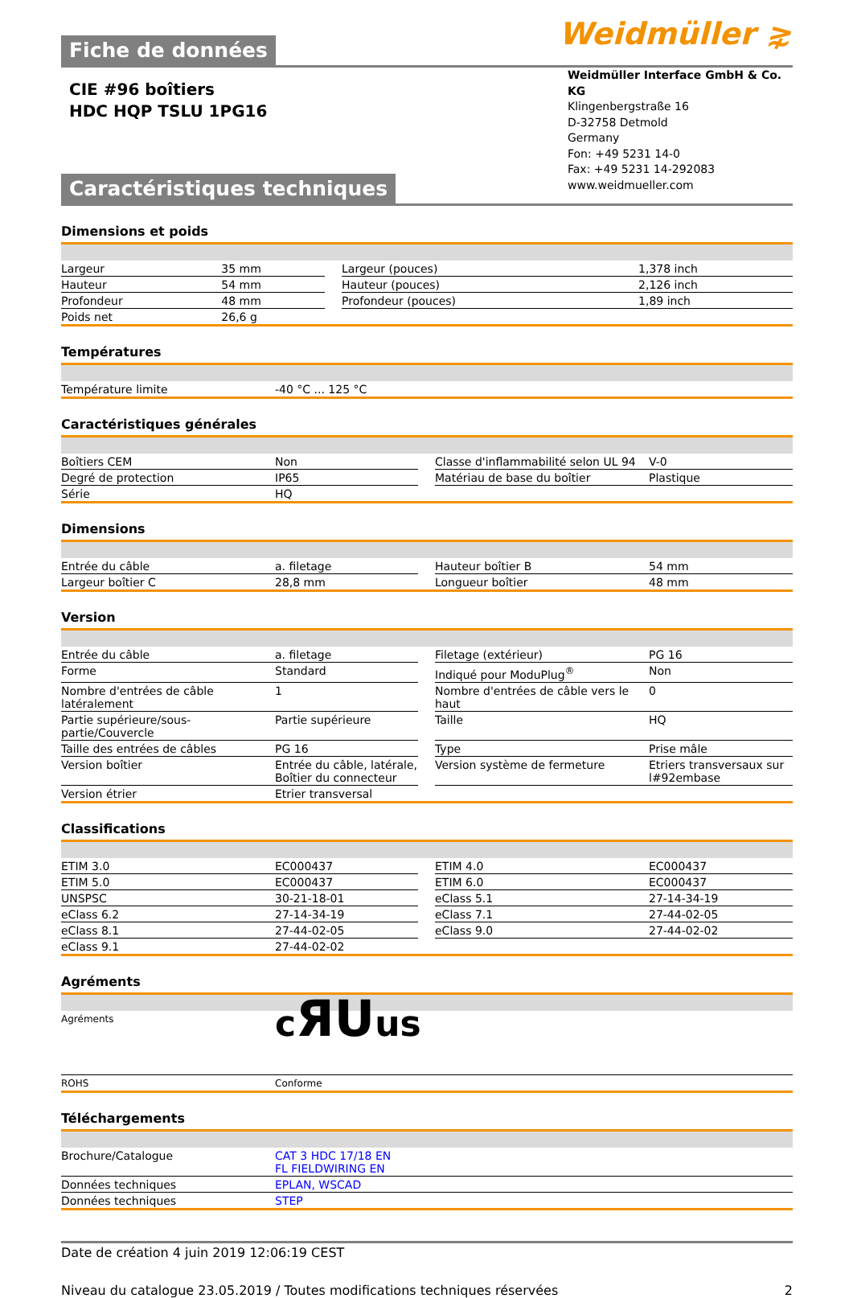Weidmüller ⋧
Fiche de données
Weidmüller Interface GmbH & Co. KG
Klingenbergstraße 16
D-32758 Detmold
Germany
Fon: +49 5231 14-0
Fax: +49 5231 14-292083
www.weidmueller.com
CIE #96 boîtiers
HDC HQP TSLU 1PG16
Caractéristiques techniques
Dimensions et poids
| Largeur | 35 mm | | Largeur (pouces) | 1,378 inch |
| Hauteur | 54 mm | | Hauteur (pouces) | 2,126 inch |
| Profondeur | 48 mm | | Profondeur (pouces) | 1,89 inch |
| Poids net | 26,6 g | | | |
Températures
| Température limite | -40 °C ... 125 °C |
Caractéristiques générales
| Boîtiers CEM | Non | | Classe d'inflammabilité selon UL 94 | V-0 |
| Degré de protection | IP65 | | Matériau de base du boîtier | Plastique |
| Série | HQ | | | |
Dimensions
| Entrée du câble | a. filetage | | Hauteur boîtier B | 54 mm |
| Largeur boîtier C | 28,8 mm | | Longueur boîtier | 48 mm |
Version
| Entrée du câble | a. filetage | | Filetage (extérieur) | PG 16 |
| Forme | Standard | | Indiqué pour ModuPlug<sup>®</sup> | Non |
| Nombre d'entrées de câble latéralement | 1 | | Nombre d'entrées de câble vers le haut | 0 |
| Partie supérieure/sous-partie/Couvercle | Partie supérieure | | Taille | HQ |
| Taille des entrées de câbles | PG 16 | | Type | Prise mâle |
| Version boîtier | Entrée du câble, latérale, Boîtier du connecteur | | Version système de fermeture | Etriers transversaux sur l#92embase |
| Version étrier | Etrier transversal | | | |
Classifications
| ETIM 3.0 | EC000437 | | ETIM 4.0 | EC000437 |
| ETIM 5.0 | EC000437 | | ETIM 6.0 | EC000437 |
| UNSPSC | 30-21-18-01 | | eClass 5.1 | 27-14-34-19 |
| eClass 6.2 | 27-14-34-19 | | eClass 7.1 | 27-44-02-05 |
| eClass 8.1 | 27-44-02-05 | | eClass 9.0 | 27-44-02-02 |
| eClass 9.1 | 27-44-02-02 | | | |
Agréments
| Agréments | c ЯU us |
| ROHS | Conforme |
Téléchargements
| Brochure/Catalogue | CAT 3 HDC 17/18 EN FL FIELDWIRING EN |
| Données techniques | EPLAN, WSCAD |
| Données techniques | STEP |
Date de création 4 juin 2019 12:06:19 CEST
Niveau du catalogue 23.05.2019 / Toutes modifications techniques réservées 2